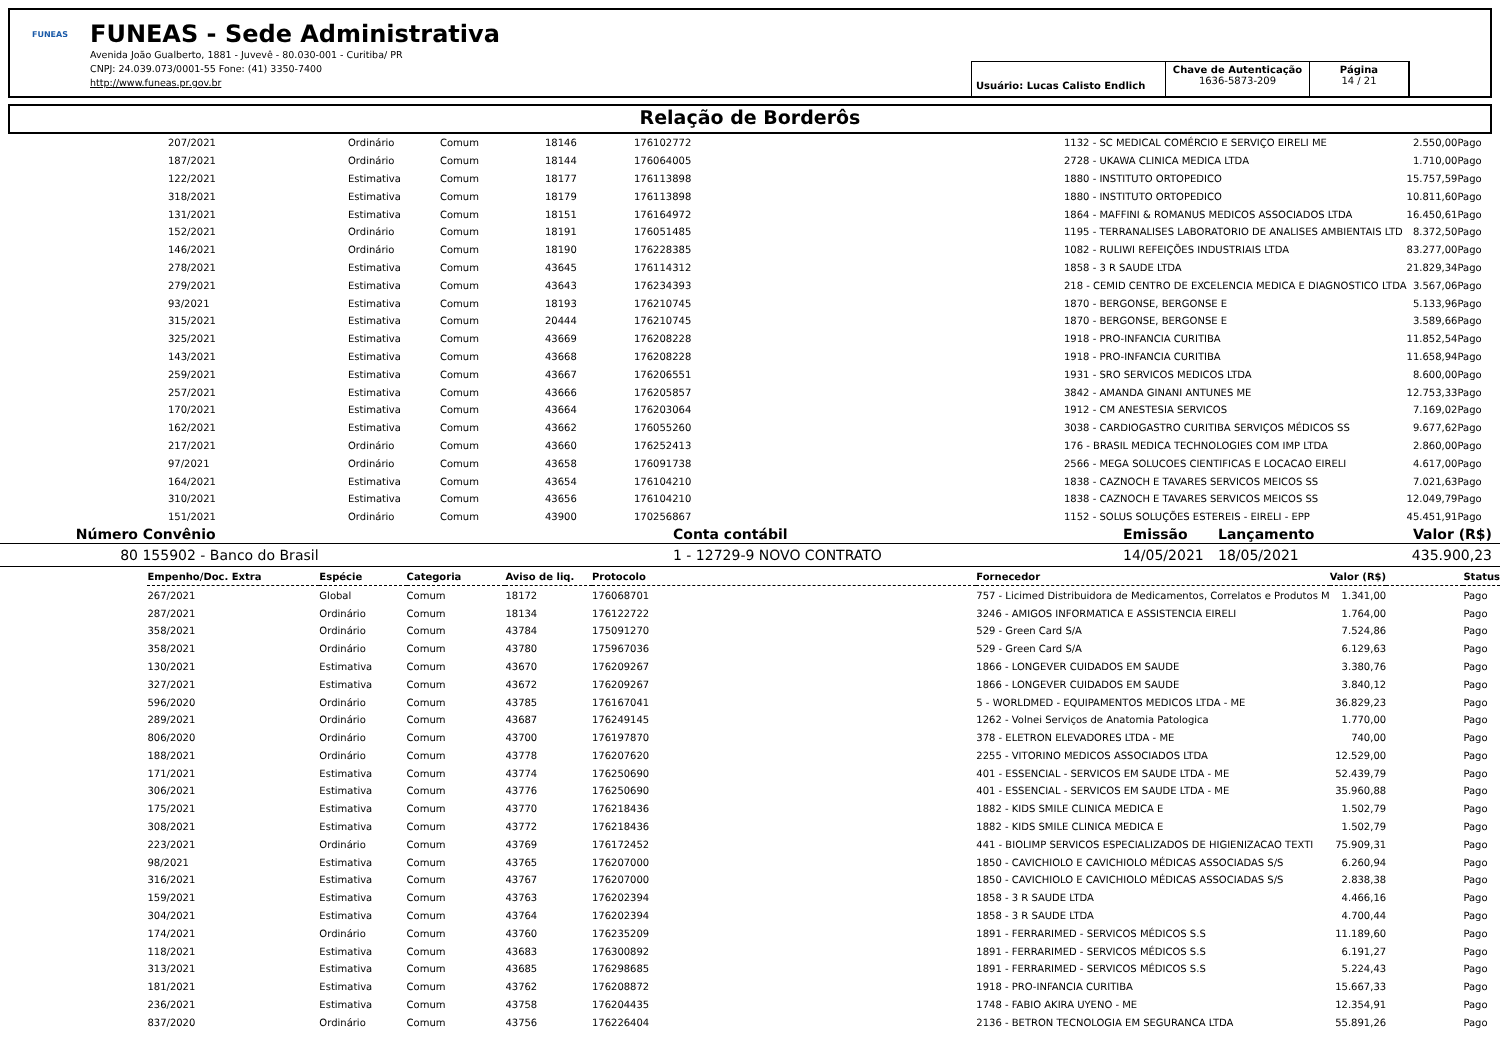FUNEAS
FUNEAS - Sede Administrativa
Avenida João Gualberto, 1881 - Juvevê - 80.030-001 - Curitiba/ PR
CNPJ: 24.039.073/0001-55 Fone: (41) 3350-7400
http://www.funeas.pr.gov.br
Usuário: Lucas Calisto Endlich
Chave de Autenticação
1636-5873-209
Página
14 / 21
Relação de Borderôs
| | 207/2021 | Ordinário | Comum | 18146 | 176102772 | 1132 - SC MEDICAL COMÉRCIO E SERVIÇO EIRELI ME | 2.550,00 | | Pago |
| | 187/2021 | Ordinário | Comum | 18144 | 176064005 | 2728 - UKAWA CLINICA MEDICA LTDA | 1.710,00 | | Pago |
| | 122/2021 | Estimativa | Comum | 18177 | 176113898 | 1880 - INSTITUTO ORTOPEDICO | 15.757,59 | | Pago |
| | 318/2021 | Estimativa | Comum | 18179 | 176113898 | 1880 - INSTITUTO ORTOPEDICO | 10.811,60 | | Pago |
| | 131/2021 | Estimativa | Comum | 18151 | 176164972 | 1864 - MAFFINI & ROMANUS MEDICOS ASSOCIADOS LTDA | 16.450,61 | | Pago |
| | 152/2021 | Ordinário | Comum | 18191 | 176051485 | 1195 - TERRANALISES LABORATORIO DE ANALISES AMBIENTAIS LTD | 8.372,50 | | Pago |
| | 146/2021 | Ordinário | Comum | 18190 | 176228385 | 1082 - RULIWI REFEIÇÕES INDUSTRIAIS LTDA | 83.277,00 | | Pago |
| | 278/2021 | Estimativa | Comum | 43645 | 176114312 | 1858 - 3 R SAUDE LTDA | 21.829,34 | | Pago |
| | 279/2021 | Estimativa | Comum | 43643 | 176234393 | 218 - CEMID CENTRO DE EXCELENCIA MEDICA E DIAGNOSTICO LTDA | 3.567,06 | | Pago |
| | 93/2021 | Estimativa | Comum | 18193 | 176210745 | 1870 - BERGONSE, BERGONSE E | 5.133,96 | | Pago |
| | 315/2021 | Estimativa | Comum | 20444 | 176210745 | 1870 - BERGONSE, BERGONSE E | 3.589,66 | | Pago |
| | 325/2021 | Estimativa | Comum | 43669 | 176208228 | 1918 - PRO-INFANCIA CURITIBA | 11.852,54 | | Pago |
| | 143/2021 | Estimativa | Comum | 43668 | 176208228 | 1918 - PRO-INFANCIA CURITIBA | 11.658,94 | | Pago |
| | 259/2021 | Estimativa | Comum | 43667 | 176206551 | 1931 - SRO SERVICOS MEDICOS LTDA | 8.600,00 | | Pago |
| | 257/2021 | Estimativa | Comum | 43666 | 176205857 | 3842 - AMANDA GINANI ANTUNES ME | 12.753,33 | | Pago |
| | 170/2021 | Estimativa | Comum | 43664 | 176203064 | 1912 - CM ANESTESIA SERVICOS | 7.169,02 | | Pago |
| | 162/2021 | Estimativa | Comum | 43662 | 176055260 | 3038 - CARDIOGASTRO CURITIBA SERVIÇOS MÉDICOS SS | 9.677,62 | | Pago |
| | 217/2021 | Ordinário | Comum | 43660 | 176252413 | 176 - BRASIL MEDICA TECHNOLOGIES COM IMP LTDA | 2.860,00 | | Pago |
| | 97/2021 | Ordinário | Comum | 43658 | 176091738 | 2566 - MEGA SOLUCOES CIENTIFICAS E LOCACAO EIRELI | 4.617,00 | | Pago |
| | 164/2021 | Estimativa | Comum | 43654 | 176104210 | 1838 - CAZNOCH E TAVARES SERVICOS MEICOS SS | 7.021,63 | | Pago |
| | 310/2021 | Estimativa | Comum | 43656 | 176104210 | 1838 - CAZNOCH E TAVARES SERVICOS MEICOS SS | 12.049,79 | | Pago |
| | 151/2021 | Ordinário | Comum | 43900 | 170256867 | 1152 - SOLUS SOLUÇÕES ESTEREIS - EIRELI - EPP | 45.451,91 | | Pago |
| Número | Convênio | Conta contábil | Emissão | Lançamento | Valor (R$) |
| --- | --- | --- | --- | --- | --- |
| 80 | 155902 - Banco do Brasil | 1 - 12729-9 NOVO CONTRATO | 14/05/2021 | 18/05/2021 | 435.900,23 |
| | Empenho/Doc. Extra | Espécie | Categoria | Aviso de liq. | Protocolo | Fornecedor | Valor (R$) | | Status | |
| | 267/2021 | Global | Comum | 18172 | 176068701 | 757 - Licimed Distribuidora de Medicamentos, Correlatos e Produtos M | 1.341,00 | | Pago | |
| | 287/2021 | Ordinário | Comum | 18134 | 176122722 | 3246 - AMIGOS INFORMATICA E ASSISTENCIA EIRELI | 1.764,00 | | Pago | |
| | 358/2021 | Ordinário | Comum | 43784 | 175091270 | 529 - Green Card S/A | 7.524,86 | | Pago | |
| | 358/2021 | Ordinário | Comum | 43780 | 175967036 | 529 - Green Card S/A | 6.129,63 | | Pago | |
| | 130/2021 | Estimativa | Comum | 43670 | 176209267 | 1866 - LONGEVER CUIDADOS EM SAUDE | 3.380,76 | | Pago | |
| | 327/2021 | Estimativa | Comum | 43672 | 176209267 | 1866 - LONGEVER CUIDADOS EM SAUDE | 3.840,12 | | Pago | |
| | 596/2020 | Ordinário | Comum | 43785 | 176167041 | 5 - WORLDMED - EQUIPAMENTOS MEDICOS LTDA - ME | 36.829,23 | | Pago | |
| | 289/2021 | Ordinário | Comum | 43687 | 176249145 | 1262 - Volnei Serviços de Anatomia Patologica | 1.770,00 | | Pago | |
| | 806/2020 | Ordinário | Comum | 43700 | 176197870 | 378 - ELETRON ELEVADORES LTDA - ME | 740,00 | | Pago | |
| | 188/2021 | Ordinário | Comum | 43778 | 176207620 | 2255 - VITORINO MEDICOS ASSOCIADOS LTDA | 12.529,00 | | Pago | |
| | 171/2021 | Estimativa | Comum | 43774 | 176250690 | 401 - ESSENCIAL - SERVICOS EM SAUDE LTDA - ME | 52.439,79 | | Pago | |
| | 306/2021 | Estimativa | Comum | 43776 | 176250690 | 401 - ESSENCIAL - SERVICOS EM SAUDE LTDA - ME | 35.960,88 | | Pago | |
| | 175/2021 | Estimativa | Comum | 43770 | 176218436 | 1882 - KIDS SMILE CLINICA MEDICA E | 1.502,79 | | Pago | |
| | 308/2021 | Estimativa | Comum | 43772 | 176218436 | 1882 - KIDS SMILE CLINICA MEDICA E | 1.502,79 | | Pago | |
| | 223/2021 | Ordinário | Comum | 43769 | 176172452 | 441 - BIOLIMP SERVICOS ESPECIALIZADOS DE HIGIENIZACAO TEXTI | 75.909,31 | | Pago | |
| | 98/2021 | Estimativa | Comum | 43765 | 176207000 | 1850 - CAVICHIOLO E CAVICHIOLO MÉDICAS ASSOCIADAS S/S | 6.260,94 | | Pago | |
| | 316/2021 | Estimativa | Comum | 43767 | 176207000 | 1850 - CAVICHIOLO E CAVICHIOLO MÉDICAS ASSOCIADAS S/S | 2.838,38 | | Pago | |
| | 159/2021 | Estimativa | Comum | 43763 | 176202394 | 1858 - 3 R SAUDE LTDA | 4.466,16 | | Pago | |
| | 304/2021 | Estimativa | Comum | 43764 | 176202394 | 1858 - 3 R SAUDE LTDA | 4.700,44 | | Pago | |
| | 174/2021 | Ordinário | Comum | 43760 | 176235209 | 1891 - FERRARIMED - SERVICOS MÉDICOS S.S | 11.189,60 | | Pago | |
| | 118/2021 | Estimativa | Comum | 43683 | 176300892 | 1891 - FERRARIMED - SERVICOS MÉDICOS S.S | 6.191,27 | | Pago | |
| | 313/2021 | Estimativa | Comum | 43685 | 176298685 | 1891 - FERRARIMED - SERVICOS MÉDICOS S.S | 5.224,43 | | Pago | |
| | 181/2021 | Estimativa | Comum | 43762 | 176208872 | 1918 - PRO-INFANCIA CURITIBA | 15.667,33 | | Pago | |
| | 236/2021 | Estimativa | Comum | 43758 | 176204435 | 1748 - FABIO AKIRA UYENO - ME | 12.354,91 | | Pago | |
| | 837/2020 | Ordinário | Comum | 43756 | 176226404 | 2136 - BETRON TECNOLOGIA EM SEGURANCA LTDA | 55.891,26 | | Pago | |